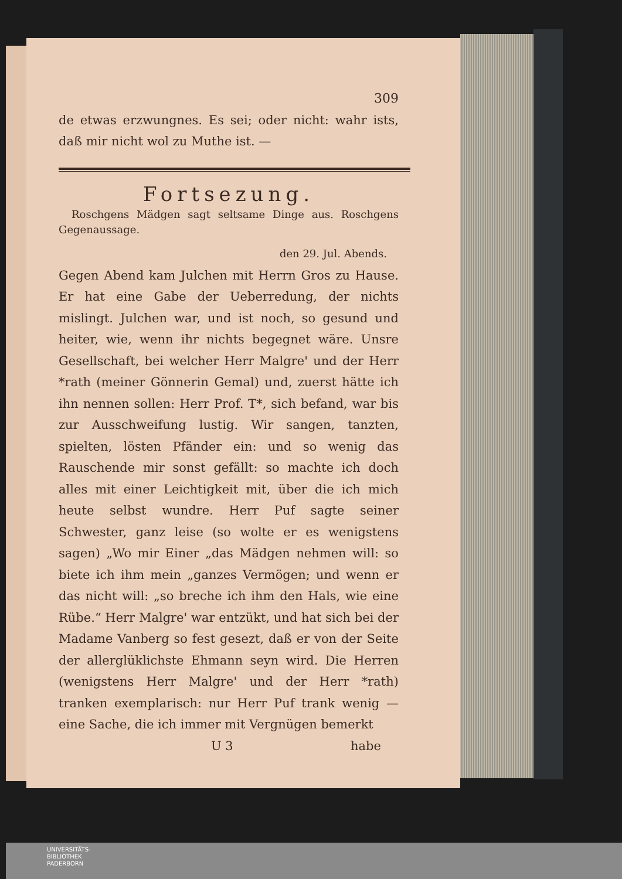309
de etwas erzwungnes. Es sei; oder nicht: wahr ists, daß mir nicht wol zu Muthe ist. —
Fortsezung.
Roschgens Mädgen sagt seltsame Dinge aus. Roschgens Gegenaussage.
den 29. Jul. Abends.
Gegen Abend kam Julchen mit Herrn Gros zu Hause. Er hat eine Gabe der Ueberredung, der nichts mislingt. Julchen war, und ist noch, so gesund und heiter, wie, wenn ihr nichts begegnet wäre. Unsre Gesellschaft, bei welcher Herr Malgre' und der Herr *rath (meiner Gönnerin Gemal) und, zuerst hätte ich ihn nennen sollen: Herr Prof. T*, sich befand, war bis zur Ausschweifung lustig. Wir sangen, tanzten, spielten, lösten Pfänder ein: und so wenig das Rauschende mir sonst gefällt: so machte ich doch alles mit einer Leichtigkeit mit, über die ich mich heute selbst wundre. Herr Puf sagte seiner Schwester, ganz leise (so wolte er es wenigstens sagen) „Wo mir Einer „das Mädgen nehmen will: so biete ich ihm mein „ganzes Vermögen; und wenn er das nicht will: „so breche ich ihm den Hals, wie eine Rübe.“ Herr Malgre' war entzükt, und hat sich bei der Madame Vanberg so fest gesezt, daß er von der Seite der allerglüklichste Ehmann seyn wird. Die Herren (wenigstens Herr Malgre' und der Herr *rath) tranken exemplarisch: nur Herr Puf trank wenig — eine Sache, die ich immer mit Vergnügen bemerkt
U 3 habe
UNIVERSITÄTS-
BIBLIOTHEK
PADERBORN